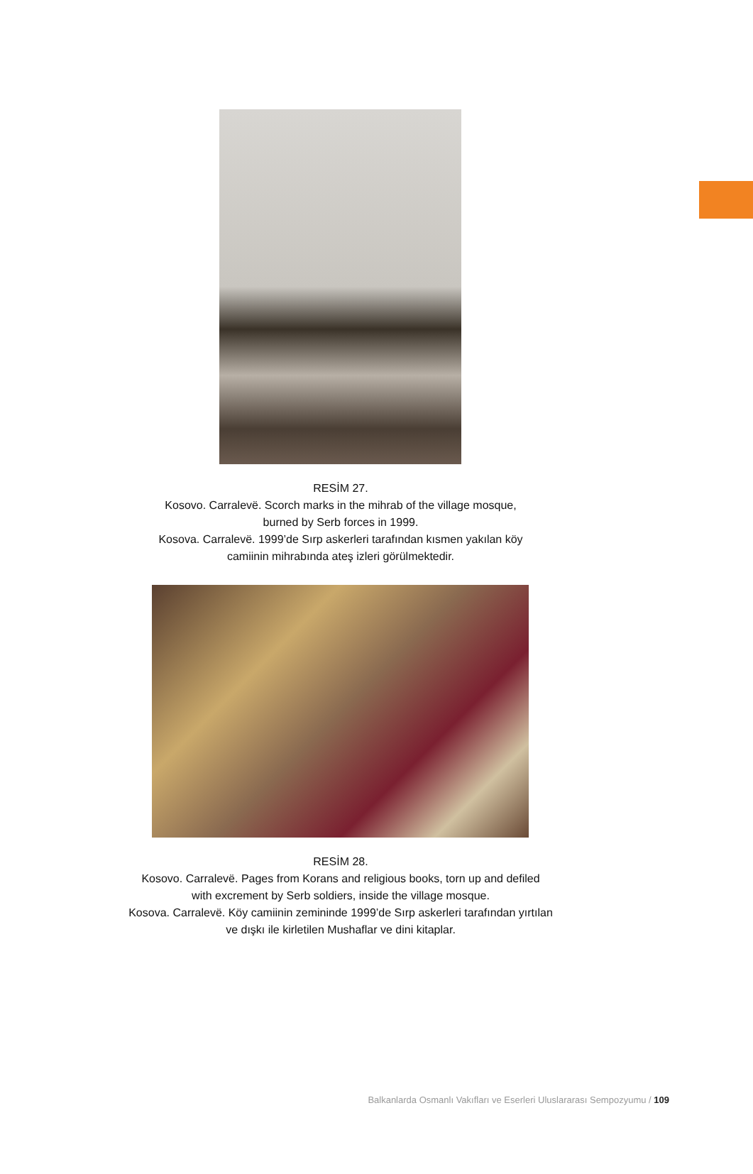RESİM 27.
Kosovo. Carralevë. Scorch marks in the mihrab of the village mosque,
burned by Serb forces in 1999.
Kosova. Carralevë. 1999’de Sırp askerleri tarafından kısmen yakılan köy
camiinin mihrabında ateş izleri görülmektedir.
RESİM 28.
Kosovo. Carralevë. Pages from Korans and religious books, torn up and defiled
with excrement by Serb soldiers, inside the village mosque.
Kosova. Carralevë. Köy camiinin zemininde 1999’de Sırp askerleri tarafından yırtılan
ve dışkı ile kirletilen Mushaflar ve dini kitaplar.
Balkanlarda Osmanlı Vakıfları ve Eserleri Uluslararası Sempozyumu / 109